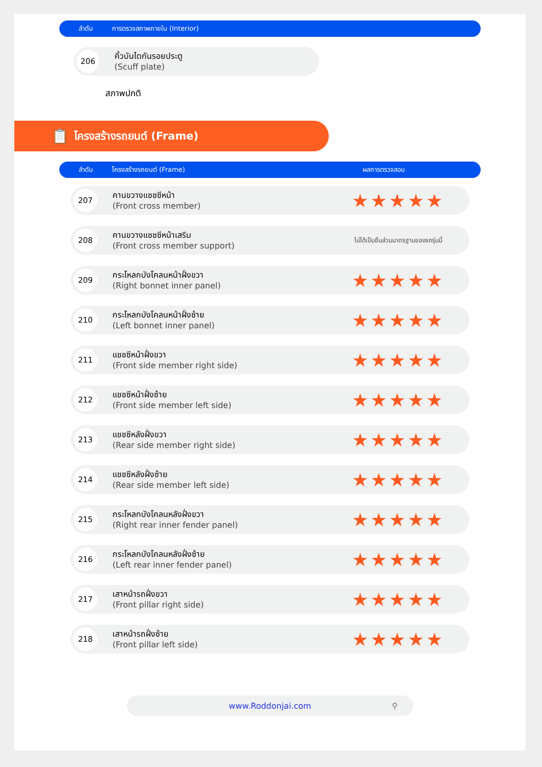ลำดับ การตรวจสภาพภายใน (Interior)
206
คิ้วบันไดกันรอยประตู
(Scuff plate)
สภาพปกติ
📋 โครงสร้างรถยนต์ (Frame)
ลำดับ โครงสร้างรถยนต์ (Frame) ผลการตรวจสอบ
207
คานขวางแชชซีหน้า
(Front cross member)
★★★★★
208
คานขวางแชชซีหน้าเสริม
(Front cross member support)
ไม่ได้เป็นชิ้นส่วนมาตรฐานของรถรุ่นนี้
209
กระโหลกบังโคลนหน้าฝั่งขวา
(Right bonnet inner panel)
★★★★★
210
กระโหลกบังโคลนหน้าฝั่งซ้าย
(Left bonnet inner panel)
★★★★★
211
แชชซีหน้าฝั่งขวา
(Front side member right side)
★★★★★
212
แชชซีหน้าฝั่งซ้าย
(Front side member left side)
★★★★★
213
แชชซีหลังฝั่งขวา
(Rear side member right side)
★★★★★
214
แชชซีหลังฝั่งซ้าย
(Rear side member left side)
★★★★★
215
กระโหลกบังโคลนหลังฝั่งขวา
(Right rear inner fender panel)
★★★★★
216
กระโหลกบังโคลนหลังฝั่งซ้าย
(Left rear inner fender panel)
★★★★★
217
เสาหน้ารถฝั่งขวา
(Front pillar right side)
★★★★★
218
เสาหน้ารถฝั่งซ้าย
(Front pillar left side)
★★★★★
www.Roddonjai.com ⚲